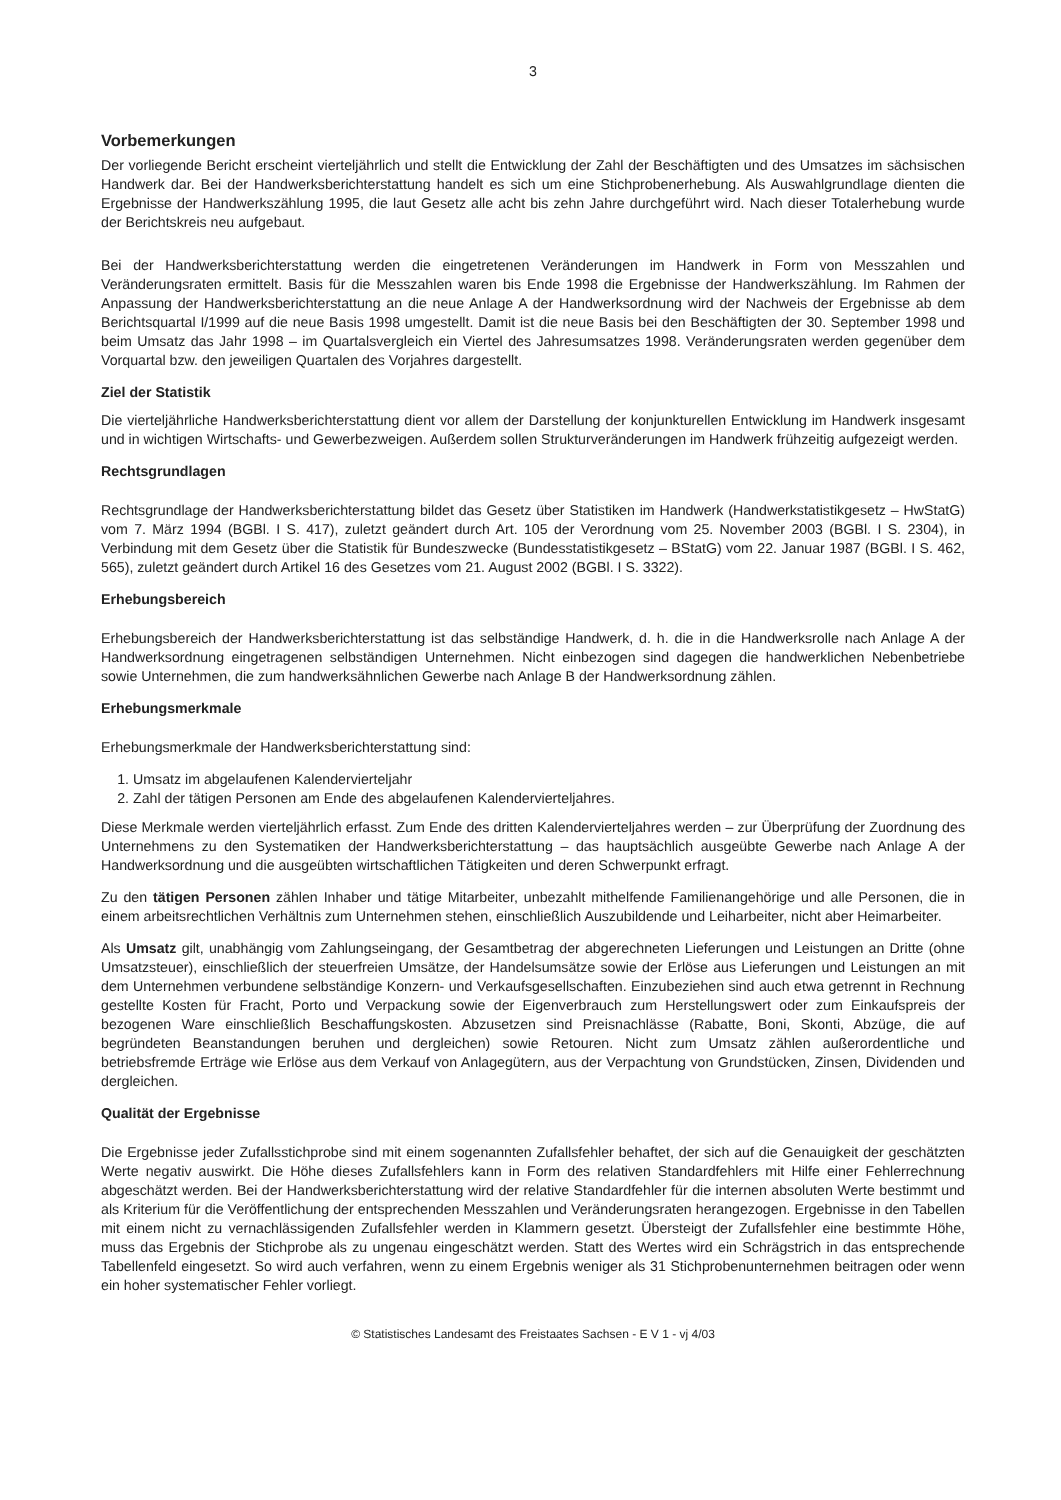3
Vorbemerkungen
Der vorliegende Bericht erscheint vierteljährlich und stellt die Entwicklung der Zahl der Beschäftigten und des Umsatzes im sächsischen Handwerk dar. Bei der Handwerksberichterstattung handelt es sich um eine Stichprobenerhebung. Als Auswahlgrundlage dienten die Ergebnisse der Handwerkszählung 1995, die laut Gesetz alle acht bis zehn Jahre durchgeführt wird. Nach dieser Totalerhebung wurde der Berichtskreis neu aufgebaut.
Bei der Handwerksberichterstattung werden die eingetretenen Veränderungen im Handwerk in Form von Messzahlen und Veränderungsraten ermittelt. Basis für die Messzahlen waren bis Ende 1998 die Ergebnisse der Handwerkszählung. Im Rahmen der Anpassung der Handwerksberichterstattung an die neue Anlage A der Handwerksordnung wird der Nachweis der Ergebnisse ab dem Berichtsquartal I/1999 auf die neue Basis 1998 umgestellt. Damit ist die neue Basis bei den Beschäftigten der 30. September 1998 und beim Umsatz das Jahr 1998 – im Quartalsvergleich ein Viertel des Jahresumsatzes 1998. Veränderungsraten werden gegenüber dem Vorquartal bzw. den jeweiligen Quartalen des Vorjahres dargestellt.
Ziel der Statistik
Die vierteljährliche Handwerksberichterstattung dient vor allem der Darstellung der konjunkturellen Entwicklung im Handwerk insgesamt und in wichtigen Wirtschafts- und Gewerbezweigen. Außerdem sollen Strukturveränderungen im Handwerk frühzeitig aufgezeigt werden.
Rechtsgrundlagen
Rechtsgrundlage der Handwerksberichterstattung bildet das Gesetz über Statistiken im Handwerk (Handwerkstatistikgesetz – HwStatG) vom 7. März 1994 (BGBl. I S. 417), zuletzt geändert durch Art. 105 der Verordnung vom 25. November 2003 (BGBl. I S. 2304), in Verbindung mit dem Gesetz über die Statistik für Bundeszwecke (Bundesstatistikgesetz – BStatG) vom 22. Januar 1987 (BGBl. I S. 462, 565), zuletzt geändert durch Artikel 16 des Gesetzes vom 21. August 2002 (BGBl. I S. 3322).
Erhebungsbereich
Erhebungsbereich der Handwerksberichterstattung ist das selbständige Handwerk, d. h. die in die Handwerksrolle nach Anlage A der Handwerksordnung eingetragenen selbständigen Unternehmen. Nicht einbezogen sind dagegen die handwerklichen Nebenbetriebe sowie Unternehmen, die zum handwerksähnlichen Gewerbe nach Anlage B der Handwerksordnung zählen.
Erhebungsmerkmale
Erhebungsmerkmale der Handwerksberichterstattung sind:
1. Umsatz im abgelaufenen Kalendervierteljahr
2. Zahl der tätigen Personen am Ende des abgelaufenen Kalendervierteljahres.
Diese Merkmale werden vierteljährlich erfasst. Zum Ende des dritten Kalendervierteljahres werden – zur Überprüfung der Zuordnung des Unternehmens zu den Systematiken der Handwerksberichterstattung – das hauptsächlich ausgeübte Gewerbe nach Anlage A der Handwerksordnung und die ausgeübten wirtschaftlichen Tätigkeiten und deren Schwerpunkt erfragt.
Zu den tätigen Personen zählen Inhaber und tätige Mitarbeiter, unbezahlt mithelfende Familienangehörige und alle Personen, die in einem arbeitsrechtlichen Verhältnis zum Unternehmen stehen, einschließlich Auszubildende und Leiharbeiter, nicht aber Heimarbeiter.
Als Umsatz gilt, unabhängig vom Zahlungseingang, der Gesamtbetrag der abgerechneten Lieferungen und Leistungen an Dritte (ohne Umsatzsteuer), einschließlich der steuerfreien Umsätze, der Handelsumsätze sowie der Erlöse aus Lieferungen und Leistungen an mit dem Unternehmen verbundene selbständige Konzern- und Verkaufsgesellschaften. Einzubeziehen sind auch etwa getrennt in Rechnung gestellte Kosten für Fracht, Porto und Verpackung sowie der Eigenverbrauch zum Herstellungswert oder zum Einkaufspreis der bezogenen Ware einschließlich Beschaffungskosten. Abzusetzen sind Preisnachlässe (Rabatte, Boni, Skonti, Abzüge, die auf begründeten Beanstandungen beruhen und dergleichen) sowie Retouren. Nicht zum Umsatz zählen außerordentliche und betriebsfremde Erträge wie Erlöse aus dem Verkauf von Anlagegütern, aus der Verpachtung von Grundstücken, Zinsen, Dividenden und dergleichen.
Qualität der Ergebnisse
Die Ergebnisse jeder Zufallsstichprobe sind mit einem sogenannten Zufallsfehler behaftet, der sich auf die Genauigkeit der geschätzten Werte negativ auswirkt. Die Höhe dieses Zufallsfehlers kann in Form des relativen Standardfehlers mit Hilfe einer Fehlerrechnung abgeschätzt werden. Bei der Handwerksberichterstattung wird der relative Standardfehler für die internen absoluten Werte bestimmt und als Kriterium für die Veröffentlichung der entsprechenden Messzahlen und Veränderungsraten herangezogen. Ergebnisse in den Tabellen mit einem nicht zu vernachlässigenden Zufallsfehler werden in Klammern gesetzt. Übersteigt der Zufallsfehler eine bestimmte Höhe, muss das Ergebnis der Stichprobe als zu ungenau eingeschätzt werden. Statt des Wertes wird ein Schrägstrich in das entsprechende Tabellenfeld eingesetzt. So wird auch verfahren, wenn zu einem Ergebnis weniger als 31 Stichprobenunternehmen beitragen oder wenn ein hoher systematischer Fehler vorliegt.
© Statistisches Landesamt des Freistaates Sachsen - E V 1 - vj 4/03